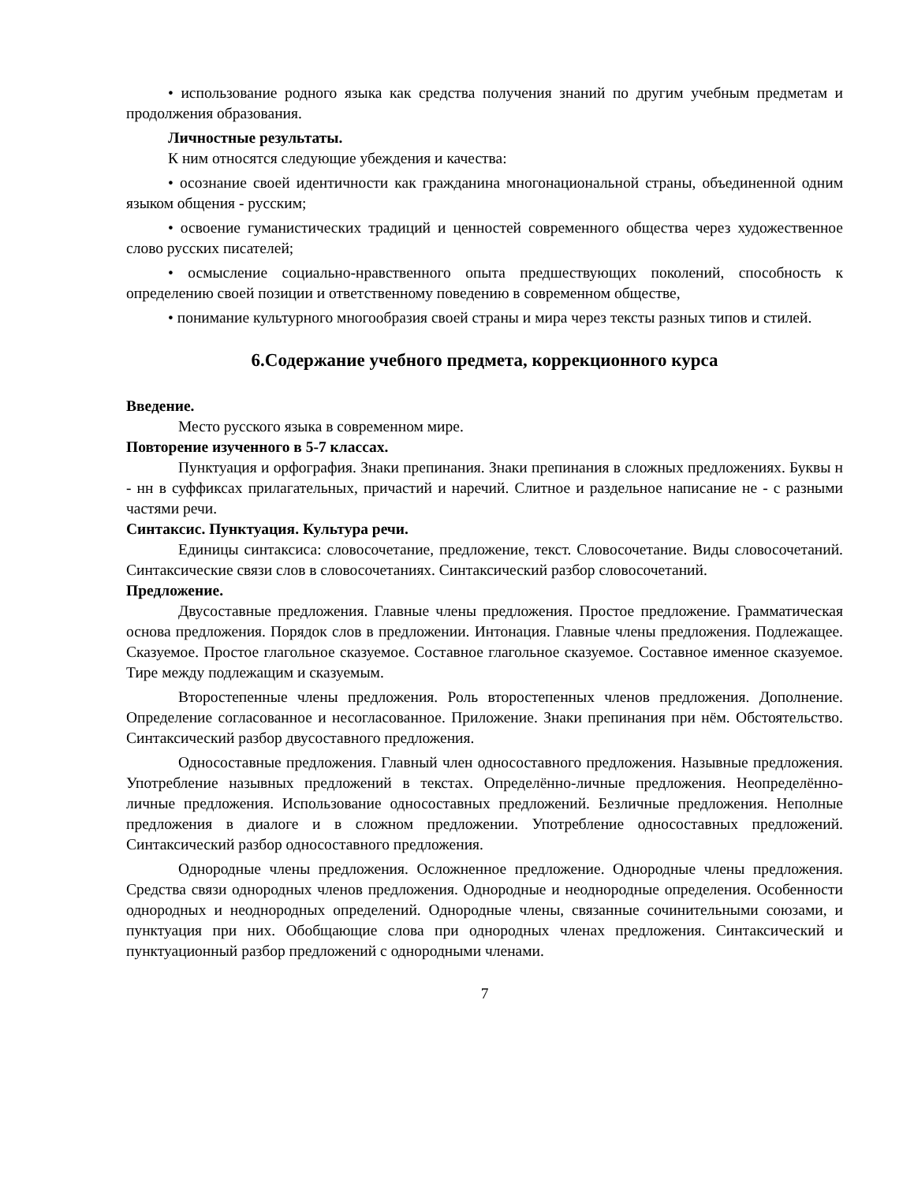• использование родного языка как средства получения знаний по другим учебным предметам и продолжения образования.
Личностные результаты.
К ним относятся следующие убеждения и качества:
• осознание своей идентичности как гражданина многонациональной страны, объединенной одним языком общения - русским;
• освоение гуманистических традиций и ценностей современного общества через художественное слово русских писателей;
• осмысление социально-нравственного опыта предшествующих поколений, способность к определению своей позиции и ответственному поведению в современном обществе,
• понимание культурного многообразия своей страны и мира через тексты разных типов и стилей.
6.Содержание учебного предмета, коррекционного курса
Введение.
Место русского языка в современном мире.
Повторение изученного в 5-7 классах.
Пунктуация и орфография. Знаки препинания. Знаки препинания в сложных предложениях. Буквы н - нн в суффиксах прилагательных, причастий и наречий. Слитное и раздельное написание не - с разными частями речи.
Синтаксис. Пунктуация. Культура речи.
Единицы синтаксиса: словосочетание, предложение, текст. Словосочетание. Виды словосочетаний. Синтаксические связи слов в словосочетаниях. Синтаксический разбор словосочетаний.
Предложение.
Двусоставные предложения. Главные члены предложения. Простое предложение. Грамматическая основа предложения. Порядок слов в предложении. Интонация. Главные члены предложения. Подлежащее. Сказуемое. Простое глагольное сказуемое. Составное глагольное сказуемое. Составное именное сказуемое. Тире между подлежащим и сказуемым.
Второстепенные члены предложения. Роль второстепенных членов предложения. Дополнение. Определение согласованное и несогласованное. Приложение. Знаки препинания при нём. Обстоятельство. Синтаксический разбор двусоставного предложения.
Односоставные предложения. Главный член односоставного предложения. Назывные предложения. Употребление назывных предложений в текстах. Определённо-личные предложения. Неопределённо-личные предложения. Использование односоставных предложений. Безличные предложения. Неполные предложения в диалоге и в сложном предложении. Употребление односоставных предложений. Синтаксический разбор односоставного предложения.
Однородные члены предложения. Осложненное предложение. Однородные члены предложения. Средства связи однородных членов предложения. Однородные и неоднородные определения. Особенности однородных и неоднородных определений. Однородные члены, связанные сочинительными союзами, и пунктуация при них. Обобщающие слова при однородных членах предложения. Синтаксический и пунктуационный разбор предложений с однородными членами.
7